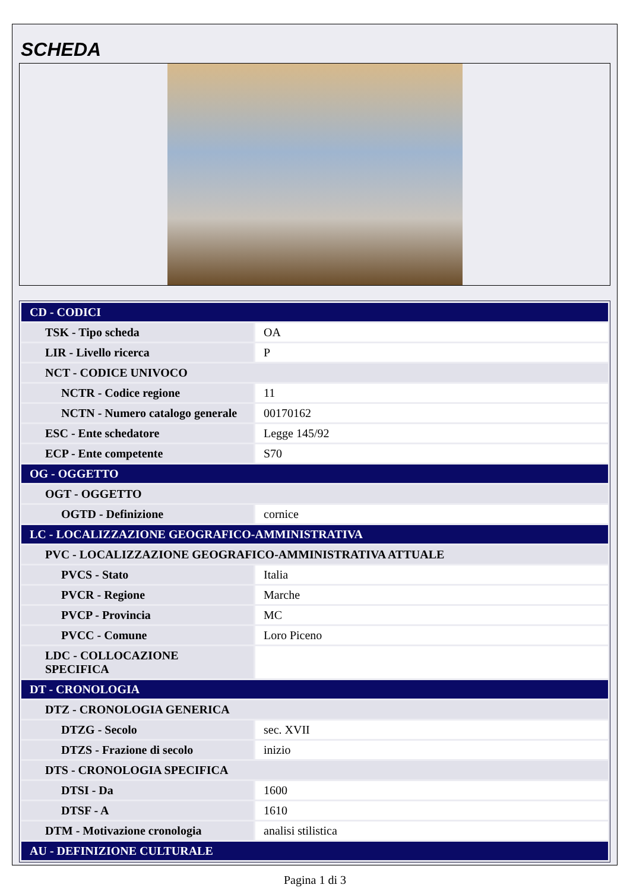SCHEDA
| CD - CODICI | |
| TSK - Tipo scheda | OA |
| LIR - Livello ricerca | P |
| NCT - CODICE UNIVOCO | |
| NCTR - Codice regione | 11 |
| NCTN - Numero catalogo generale | 00170162 |
| ESC - Ente schedatore | Legge 145/92 |
| ECP - Ente competente | S70 |
| OG - OGGETTO | |
| OGT - OGGETTO | |
| OGTD - Definizione | cornice |
| LC - LOCALIZZAZIONE GEOGRAFICO-AMMINISTRATIVA | |
| PVC - LOCALIZZAZIONE GEOGRAFICO-AMMINISTRATIVA ATTUALE | |
| PVCS - Stato | Italia |
| PVCR - Regione | Marche |
| PVCP - Provincia | MC |
| PVCC - Comune | Loro Piceno |
| LDC - COLLOCAZIONE SPECIFICA | |
| DT - CRONOLOGIA | |
| DTZ - CRONOLOGIA GENERICA | |
| DTZG - Secolo | sec. XVII |
| DTZS - Frazione di secolo | inizio |
| DTS - CRONOLOGIA SPECIFICA | |
| DTSI - Da | 1600 |
| DTSF - A | 1610 |
| DTM - Motivazione cronologia | analisi stilistica |
| AU - DEFINIZIONE CULTURALE | |
Pagina 1 di 3